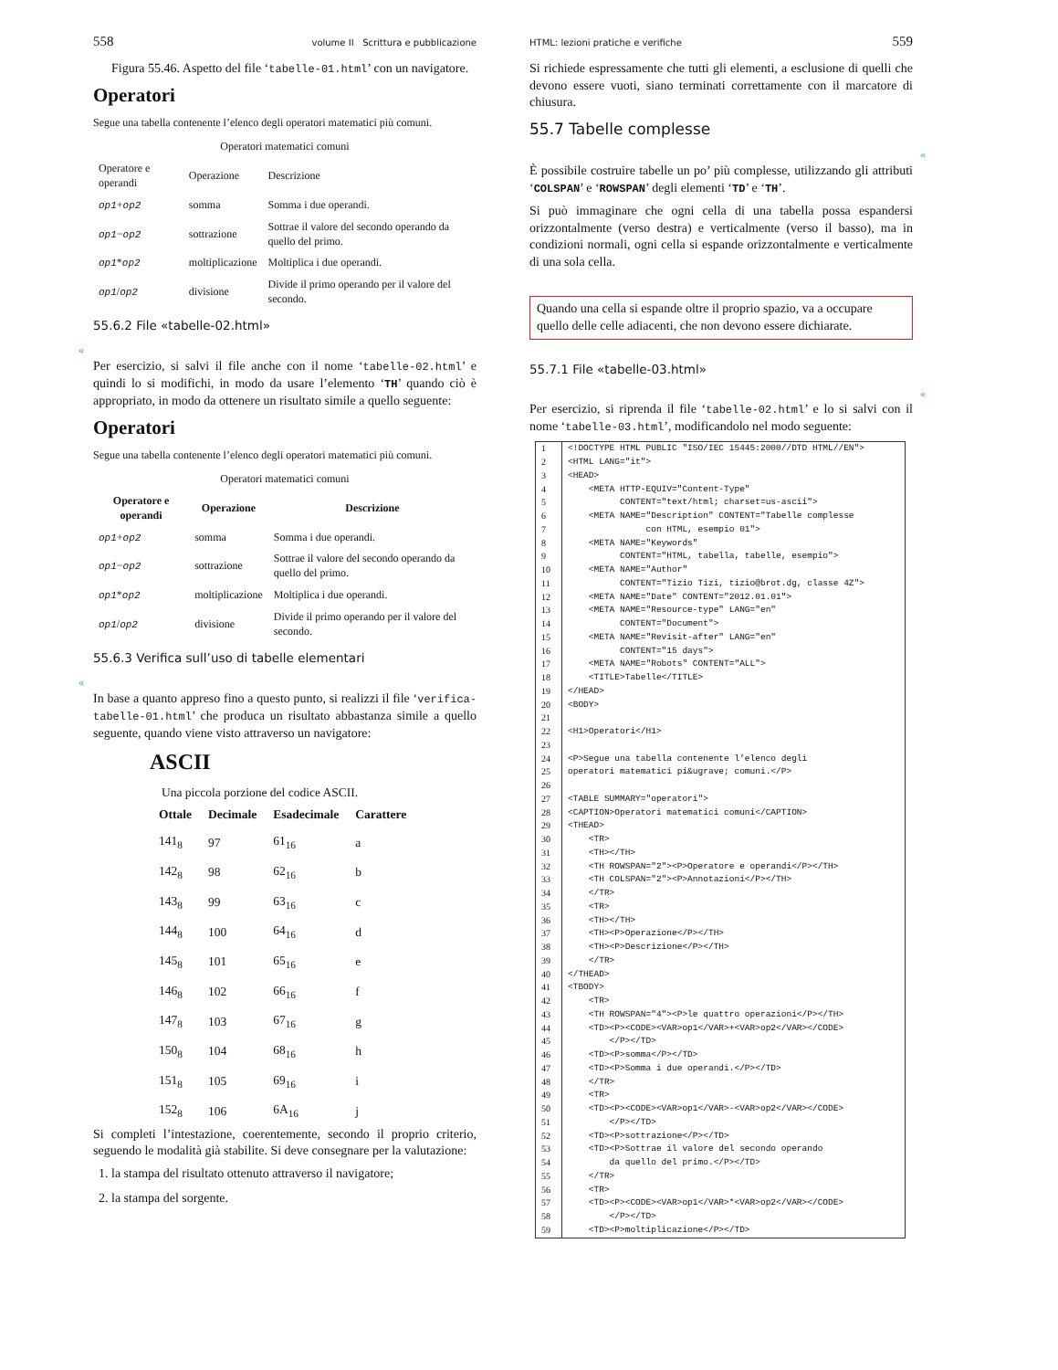558 volume II Scrittura e pubblicazione
Figura 55.46. Aspetto del file ‘tabelle-01.html’ con un navigatore.
Operatori
Segue una tabella contenente l’elenco degli operatori matematici più comuni.
Operatori matematici comuni
| Operatore e operandi | Operazione | Descrizione |
| op1 + op2 | somma | Somma i due operandi. |
| op1 − op2 | sottrazione | Sottrae il valore del secondo operando da quello del primo. |
| op1 * op2 | moltiplicazione | Moltiplica i due operandi. |
| op1 / op2 | divisione | Divide il primo operando per il valore del secondo. |
55.6.2 File «tabelle-02.html»
«
Per esercizio, si salvi il file anche con il nome ‘tabelle-02.html’ e quindi lo si modifichi, in modo da usare l’elemento ‘TH’ quando ciò è appropriato, in modo da ottenere un risultato simile a quello seguente:
Operatori
Segue una tabella contenente l’elenco degli operatori matematici più comuni.
Operatori matematici comuni
| Operatore e operandi | Operazione | Descrizione |
| --- | --- | --- |
| op1 + op2 | somma | Somma i due operandi. |
| op1 − op2 | sottrazione | Sottrae il valore del secondo operando da quello del primo. |
| op1 * op2 | moltiplicazione | Moltiplica i due operandi. |
| op1 / op2 | divisione | Divide il primo operando per il valore del secondo. |
55.6.3 Verifica sull’uso di tabelle elementari
«
In base a quanto appreso fino a questo punto, si realizzi il file ‘verifica-tabelle-01.html’ che produca un risultato abbastanza simile a quello seguente, quando viene visto attraverso un navigatore:
ASCII
Una piccola porzione del codice ASCII.
| Ottale | Decimale | Esadecimale | Carattere |
| --- | --- | --- | --- |
| 141<sub>8</sub> | 97 | 61<sub>16</sub> | a |
| 142<sub>8</sub> | 98 | 62<sub>16</sub> | b |
| 143<sub>8</sub> | 99 | 63<sub>16</sub> | c |
| 144<sub>8</sub> | 100 | 64<sub>16</sub> | d |
| 145<sub>8</sub> | 101 | 65<sub>16</sub> | e |
| 146<sub>8</sub> | 102 | 66<sub>16</sub> | f |
| 147<sub>8</sub> | 103 | 67<sub>16</sub> | g |
| 150<sub>8</sub> | 104 | 68<sub>16</sub> | h |
| 151<sub>8</sub> | 105 | 69<sub>16</sub> | i |
| 152<sub>8</sub> | 106 | 6A<sub>16</sub> | j |
Si completi l’intestazione, coerentemente, secondo il proprio criterio, seguendo le modalità già stabilite. Si deve consegnare per la valutazione:
1. la stampa del risultato ottenuto attraverso il navigatore;
2. la stampa del sorgente.
HTML: lezioni pratiche e verifiche 559
Si richiede espressamente che tutti gli elementi, a esclusione di quelli che devono essere vuoti, siano terminati correttamente con il marcatore di chiusura.
55.7 Tabelle complesse
«
È possibile costruire tabelle un po’ più complesse, utilizzando gli attributi ‘COLSPAN’ e ‘ROWSPAN’ degli elementi ‘TD’ e ‘TH’.
Si può immaginare che ogni cella di una tabella possa espandersi orizzontalmente (verso destra) e verticalmente (verso il basso), ma in condizioni normali, ogni cella si espande orizzontalmente e verticalmente di una sola cella.
Quando una cella si espande oltre il proprio spazio, va a occupare quello delle celle adiacenti, che non devono essere dichiarate.
55.7.1 File «tabelle-03.html»
«
Per esercizio, si riprenda il file ‘tabelle-02.html’ e lo si salvi con il nome ‘tabelle-03.html’, modificandolo nel modo seguente:
| 1 | <!DOCTYPE HTML PUBLIC "ISO/IEC 15445:2000//DTD HTML//EN"> |
| 2 | <HTML LANG="it"> |
| 3 | <HEAD> |
| 4 | <META HTTP-EQUIV="Content-Type" |
| 5 | CONTENT="text/html; charset=us-ascii"> |
| 6 | <META NAME="Description" CONTENT="Tabelle complesse |
| 7 | con HTML, esempio 01"> |
| 8 | <META NAME="Keywords" |
| 9 | CONTENT="HTML, tabella, tabelle, esempio"> |
| 10 | <META NAME="Author" |
| 11 | CONTENT="Tizio Tizi, tizio@brot.dg, classe 4Z"> |
| 12 | <META NAME="Date" CONTENT="2012.01.01"> |
| 13 | <META NAME="Resource-type" LANG="en" |
| 14 | CONTENT="Document"> |
| 15 | <META NAME="Revisit-after" LANG="en" |
| 16 | CONTENT="15 days"> |
| 17 | <META NAME="Robots" CONTENT="ALL"> |
| 18 | <TITLE>Tabelle</TITLE> |
| 19 | </HEAD> |
| 20 | <BODY> |
| 21 | |
| 22 | <H1>Operatori</H1> |
| 23 | |
| 24 | <P>Segue una tabella contenente l’elenco degli |
| 25 | operatori matematici pi&ugrave; comuni.</P> |
| 26 | |
| 27 | <TABLE SUMMARY="operatori"> |
| 28 | <CAPTION>Operatori matematici comuni</CAPTION> |
| 29 | <THEAD> |
| 30 | <TR> |
| 31 | <TH></TH> |
| 32 | <TH ROWSPAN="2"><P>Operatore e operandi</P></TH> |
| 33 | <TH COLSPAN="2"><P>Annotazioni</P></TH> |
| 34 | </TR> |
| 35 | <TR> |
| 36 | <TH></TH> |
| 37 | <TH><P>Operazione</P></TH> |
| 38 | <TH><P>Descrizione</P></TH> |
| 39 | </TR> |
| 40 | </THEAD> |
| 41 | <TBODY> |
| 42 | <TR> |
| 43 | <TH ROWSPAN="4"><P>le quattro operazioni</P></TH> |
| 44 | <TD><P><CODE><VAR>op1</VAR>+<VAR>op2</VAR></CODE> |
| 45 | </P></TD> |
| 46 | <TD><P>somma</P></TD> |
| 47 | <TD><P>Somma i due operandi.</P></TD> |
| 48 | </TR> |
| 49 | <TR> |
| 50 | <TD><P><CODE><VAR>op1</VAR>-<VAR>op2</VAR></CODE> |
| 51 | </P></TD> |
| 52 | <TD><P>sottrazione</P></TD> |
| 53 | <TD><P>Sottrae il valore del secondo operando |
| 54 | da quello del primo.</P></TD> |
| 55 | </TR> |
| 56 | <TR> |
| 57 | <TD><P><CODE><VAR>op1</VAR>*<VAR>op2</VAR></CODE> |
| 58 | </P></TD> |
| 59 | <TD><P>moltiplicazione</P></TD> |